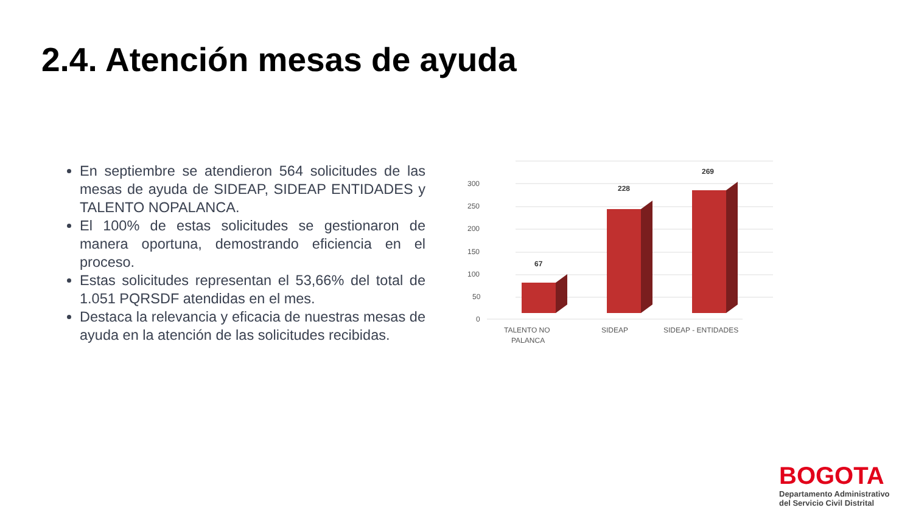2.4. Atención mesas de ayuda
En septiembre se atendieron 564 solicitudes de las mesas de ayuda de SIDEAP, SIDEAP ENTIDADES y TALENTO NOPALANCA.
El 100% de estas solicitudes se gestionaron de manera oportuna, demostrando eficiencia en el proceso.
Estas solicitudes representan el 53,66% del total de 1.051 PQRSDF atendidas en el mes.
Destaca la relevancia y eficacia de nuestras mesas de ayuda en la atención de las solicitudes recibidas.
300
250
200
150
100
50
0
67
228
269
TALENTO NO
PALANCA
SIDEAP
SIDEAP - ENTIDADES
BOGOTA
Departamento Administrativo
del Servicio Civil Distrital